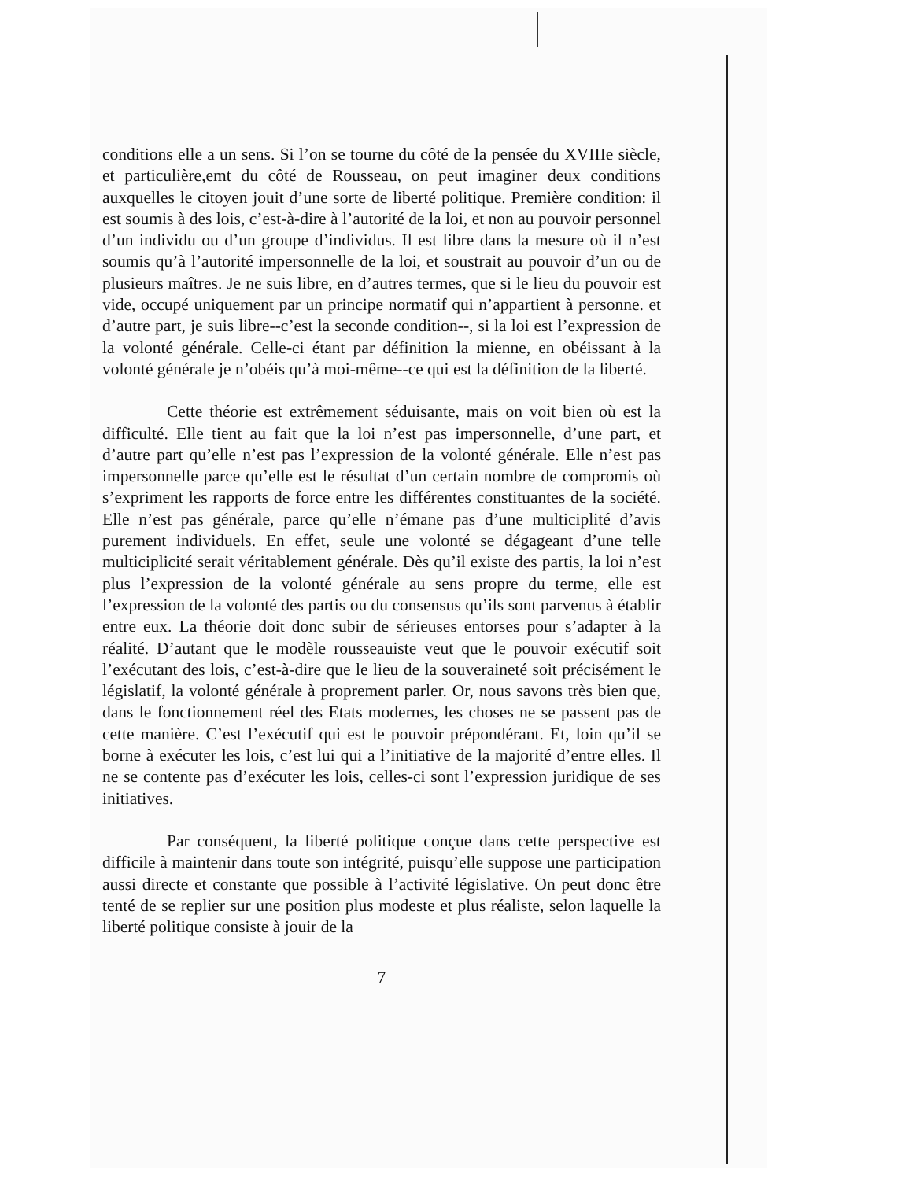conditions elle a un sens. Si l’on se tourne du côté de la pensée du XVIIIe siècle, et particulière,emt du côté de Rousseau, on peut imaginer deux conditions auxquelles le citoyen jouit d’une sorte de liberté politique. Première condition: il est soumis à des lois, c’est-à-dire à l’autorité de la loi, et non au pouvoir personnel d’un individu ou d’un groupe d’individus. Il est libre dans la mesure où il n’est soumis qu’à l’autorité impersonnelle de la loi, et soustrait au pouvoir d’un ou de plusieurs maîtres. Je ne suis libre, en d’autres termes, que si le lieu du pouvoir est vide, occupé uniquement par un principe normatif qui n’appartient à personne. et d’autre part, je suis libre--c’est la seconde condition--, si la loi est l’expression de la volonté générale. Celle-ci étant par définition la mienne, en obéissant à la volonté générale je n’obéis qu’à moi-même--ce qui est la définition de la liberté.
Cette théorie est extrêmement séduisante, mais on voit bien où est la difficulté. Elle tient au fait que la loi n’est pas impersonnelle, d’une part, et d’autre part qu’elle n’est pas l’expression de la volonté générale. Elle n’est pas impersonnelle parce qu’elle est le résultat d’un certain nombre de compromis où s’expriment les rapports de force entre les différentes constituantes de la société. Elle n’est pas générale, parce qu’elle n’émane pas d’une multiciplité d’avis purement individuels. En effet, seule une volonté se dégageant d’une telle multiciplicité serait véritablement générale. Dès qu’il existe des partis, la loi n’est plus l’expression de la volonté générale au sens propre du terme, elle est l’expression de la volonté des partis ou du consensus qu’ils sont parvenus à établir entre eux. La théorie doit donc subir de sérieuses entorses pour s’adapter à la réalité. D’autant que le modèle rousseauiste veut que le pouvoir exécutif soit l’exécutant des lois, c’est-à-dire que le lieu de la souveraineté soit précisément le législatif, la volonté générale à proprement parler. Or, nous savons très bien que, dans le fonctionnement réel des Etats modernes, les choses ne se passent pas de cette manière. C’est l’exécutif qui est le pouvoir prépondérant. Et, loin qu’il se borne à exécuter les lois, c’est lui qui a l’initiative de la majorité d’entre elles. Il ne se contente pas d’exécuter les lois, celles-ci sont l’expression juridique de ses initiatives.
Par conséquent, la liberté politique conçue dans cette perspective est difficile à maintenir dans toute son intégrité, puisqu’elle suppose une participation aussi directe et constante que possible à l’activité législative. On peut donc être tenté de se replier sur une position plus modeste et plus réaliste, selon laquelle la liberté politique consiste à jouir de la
7